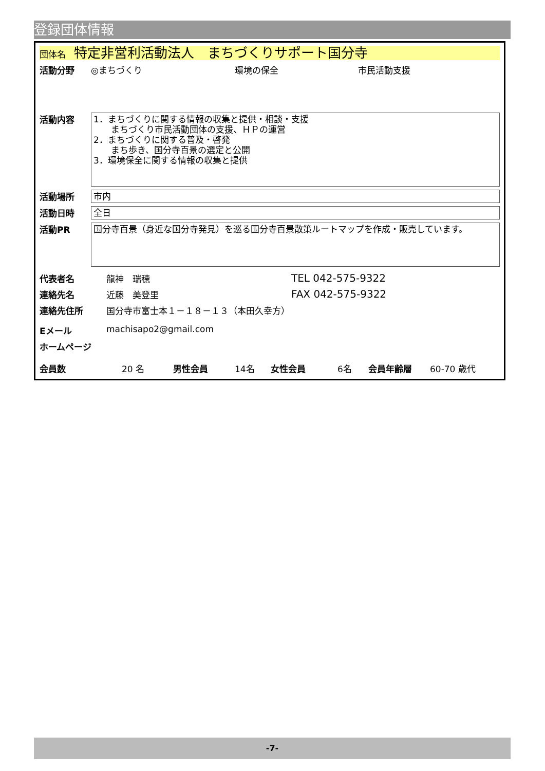登録団体情報
団体名 特定非営利活動法人　まちづくりサポート国分寺
活動分野 ◎まちづくり 環境の保全 市民活動支援
活動内容
1．まちづくりに関する情報の収集と提供・相談・支援
　　まちづくり市民活動団体の支援、ＨＰの運営
2．まちづくりに関する普及・啓発
　　まち歩き、国分寺百景の選定と公開
3．環境保全に関する情報の収集と提供
活動場所
市内
活動日時
全日
活動PR
国分寺百景（身近な国分寺発見）を巡る国分寺百景散策ルートマップを作成・販売しています。
代表者名 龍神　瑞穂 TEL 042-575-9322
連絡先名 近藤　美登里 FAX 042-575-9322
連絡先住所 国分寺市富士本１－１８－１３（本田久幸方）
Eメール machisapo2@gmail.com
ホームページ
会員数 20 名 男性会員 14名 女性会員 6名 会員年齢層 60-70 歳代
-7-